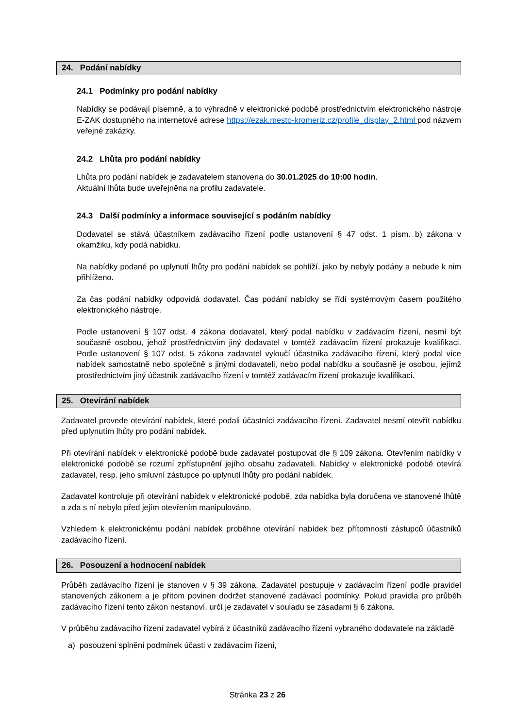24. Podání nabídky
24.1 Podmínky pro podání nabídky
Nabídky se podávají písemně, a to výhradně v elektronické podobě prostřednictvím elektronického nástroje E-ZAK dostupného na internetové adrese https://ezak.mesto-kromeriz.cz/profile_display_2.html pod názvem veřejné zakázky.
24.2 Lhůta pro podání nabídky
Lhůta pro podání nabídek je zadavatelem stanovena do 30.01.2025 do 10:00 hodin.
Aktuální lhůta bude uveřejněna na profilu zadavatele.
24.3 Další podmínky a informace související s podáním nabídky
Dodavatel se stává účastníkem zadávacího řízení podle ustanovení § 47 odst. 1 písm. b) zákona v okamžiku, kdy podá nabídku.
Na nabídky podané po uplynutí lhůty pro podání nabídek se pohlíží, jako by nebyly podány a nebude k nim přihlíženo.
Za čas podání nabídky odpovídá dodavatel. Čas podání nabídky se řídí systémovým časem použitého elektronického nástroje.
Podle ustanovení § 107 odst. 4 zákona dodavatel, který podal nabídku v zadávacím řízení, nesmí být současně osobou, jehož prostřednictvím jiný dodavatel v tomtéž zadávacím řízení prokazuje kvalifikaci. Podle ustanovení § 107 odst. 5 zákona zadavatel vyloučí účastníka zadávacího řízení, který podal více nabídek samostatně nebo společně s jinými dodavateli, nebo podal nabídku a současně je osobou, jejímž prostřednictvím jiný účastník zadávacího řízení v tomtéž zadávacím řízení prokazuje kvalifikaci.
25. Otevírání nabídek
Zadavatel provede otevírání nabídek, které podali účastníci zadávacího řízení. Zadavatel nesmí otevřít nabídku před uplynutím lhůty pro podání nabídek.
Při otevírání nabídek v elektronické podobě bude zadavatel postupovat dle § 109 zákona. Otevřením nabídky v elektronické podobě se rozumí zpřístupnění jejího obsahu zadavateli. Nabídky v elektronické podobě otevírá zadavatel, resp. jeho smluvní zástupce po uplynutí lhůty pro podání nabídek.
Zadavatel kontroluje při otevírání nabídek v elektronické podobě, zda nabídka byla doručena ve stanovené lhůtě a zda s ní nebylo před jejím otevřením manipulováno.
Vzhledem k elektronickému podání nabídek proběhne otevírání nabídek bez přítomnosti zástupců účastníků zadávacího řízení.
26. Posouzení a hodnocení nabídek
Průběh zadávacího řízení je stanoven v § 39 zákona. Zadavatel postupuje v zadávacím řízení podle pravidel stanovených zákonem a je přitom povinen dodržet stanovené zadávací podmínky. Pokud pravidla pro průběh zadávacího řízení tento zákon nestanoví, určí je zadavatel v souladu se zásadami § 6 zákona.
V průběhu zadávacího řízení zadavatel vybírá z účastníků zadávacího řízení vybraného dodavatele na základě
a) posouzení splnění podmínek účasti v zadávacím řízení,
Stránka 23 z 26